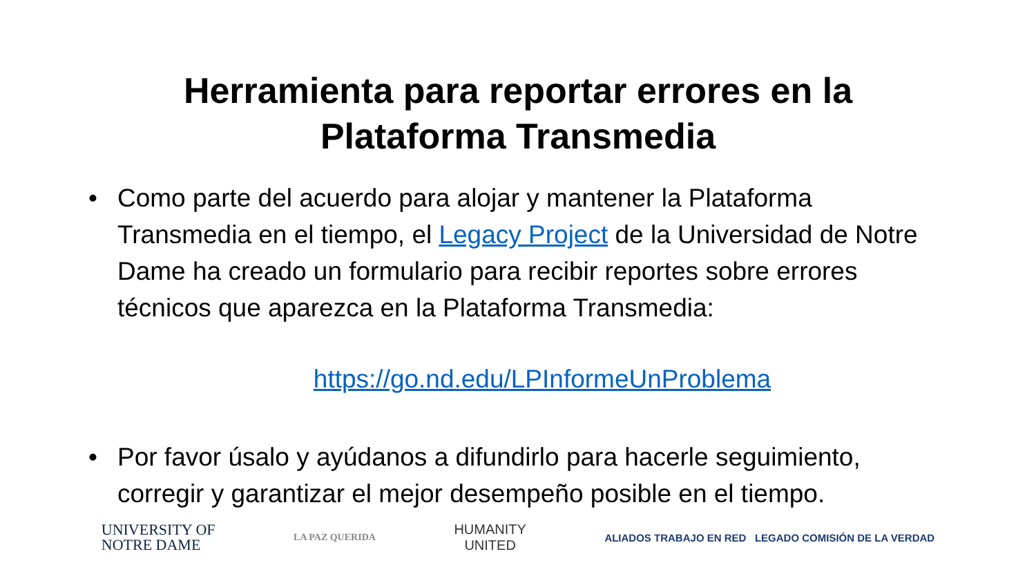Herramienta para reportar errores en la
Plataforma Transmedia
• Como parte del acuerdo para alojar y mantener la Plataforma Transmedia en el tiempo, el Legacy Project de la Universidad de Notre Dame ha creado un formulario para recibir reportes sobre errores técnicos que aparezca en la Plataforma Transmedia:
https://go.nd.edu/LPInformeUnProblema
• Por favor úsalo y ayúdanos a difundirlo para hacerle seguimiento, corregir y garantizar el mejor desempeño posible en el tiempo.
UNIVERSITY OF
NOTRE DAME
LA PAZ QUERIDA
HUMANITY
UNITED
ALIADOS TRABAJO EN RED LEGADO COMISIÓN DE LA VERDAD